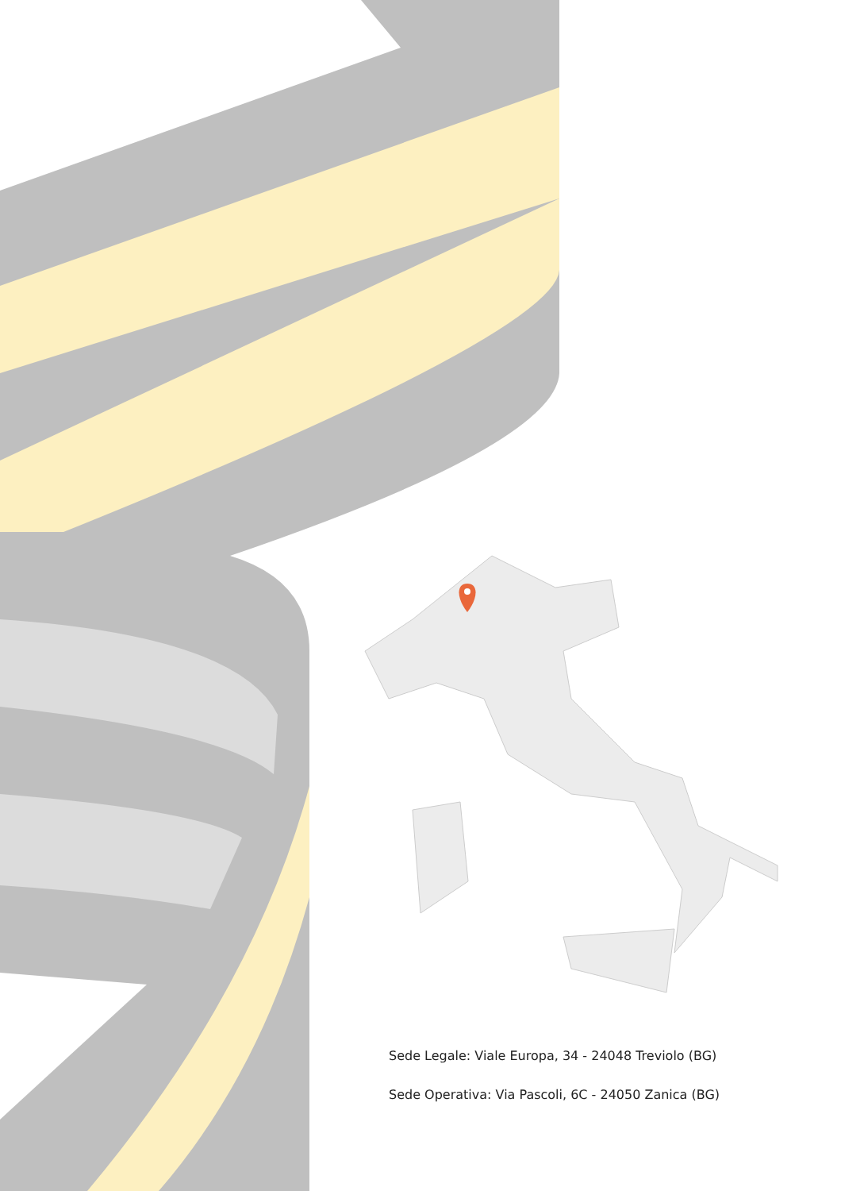Sede Legale: Viale Europa, 34 - 24048 Treviolo (BG)
Sede Operativa: Via Pascoli, 6C - 24050 Zanica (BG)